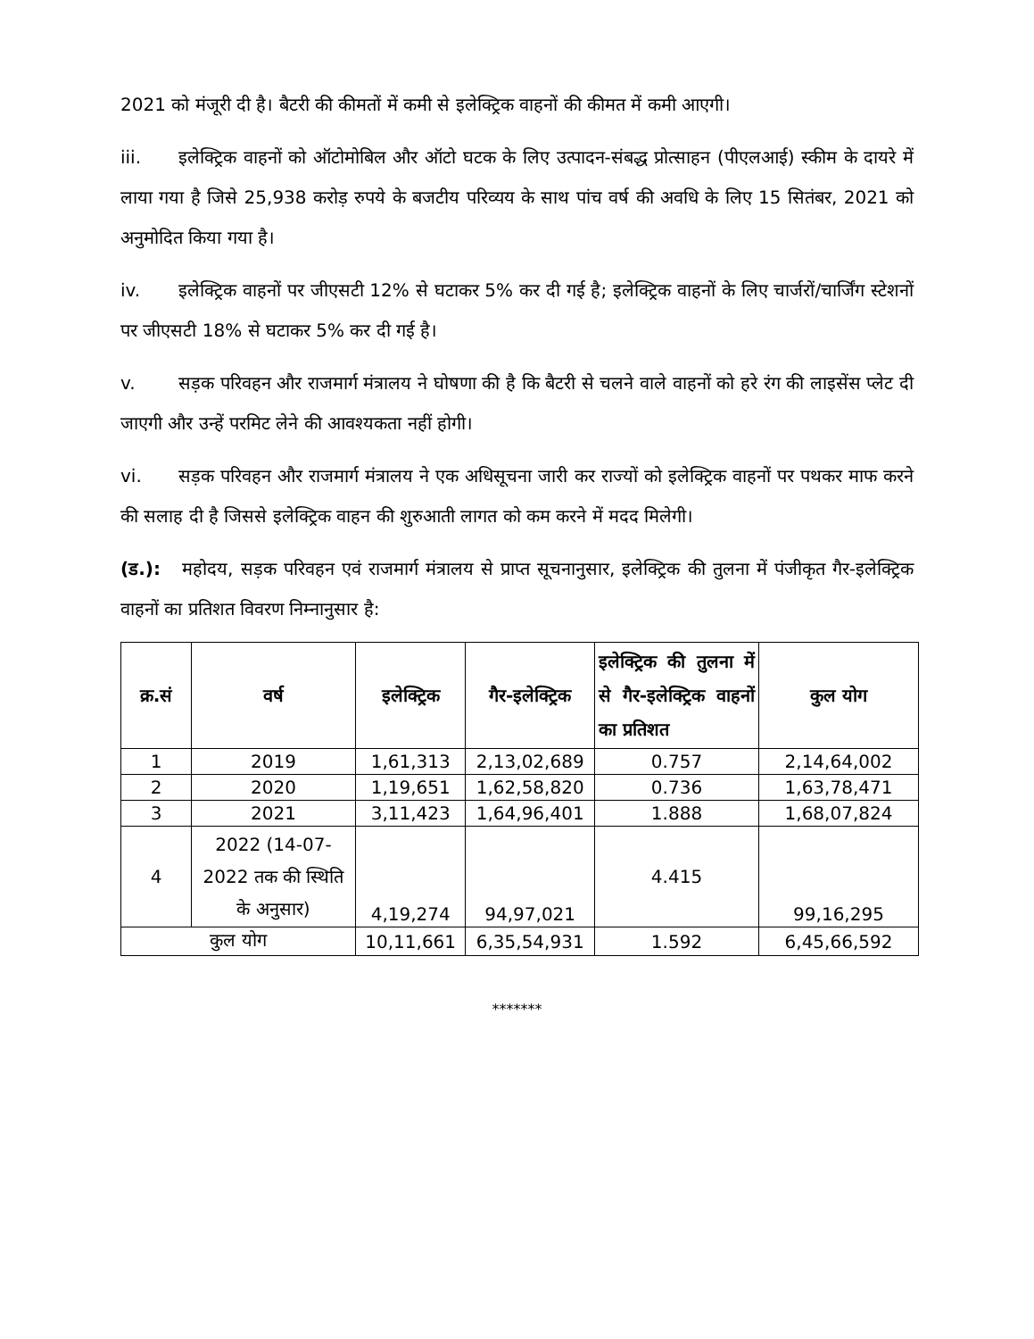2021 को मंजूरी दी है। बैटरी की कीमतों में कमी से इलेक्ट्रिक वाहनों की कीमत में कमी आएगी।
iii. इलेक्ट्रिक वाहनों को ऑटोमोबिल और ऑटो घटक के लिए उत्पादन-संबद्ध प्रोत्साहन (पीएलआई) स्कीम के दायरे में लाया गया है जिसे 25,938 करोड़ रुपये के बजटीय परिव्यय के साथ पांच वर्ष की अवधि के लिए 15 सितंबर, 2021 को अनुमोदित किया गया है।
iv. इलेक्ट्रिक वाहनों पर जीएसटी 12% से घटाकर 5% कर दी गई है; इलेक्ट्रिक वाहनों के लिए चार्जरों/चार्जिंग स्टेशनों पर जीएसटी 18% से घटाकर 5% कर दी गई है।
v. सड़क परिवहन और राजमार्ग मंत्रालय ने घोषणा की है कि बैटरी से चलने वाले वाहनों को हरे रंग की लाइसेंस प्लेट दी जाएगी और उन्हें परमिट लेने की आवश्यकता नहीं होगी।
vi. सड़क परिवहन और राजमार्ग मंत्रालय ने एक अधिसूचना जारी कर राज्यों को इलेक्ट्रिक वाहनों पर पथकर माफ करने की सलाह दी है जिससे इलेक्ट्रिक वाहन की शुरुआती लागत को कम करने में मदद मिलेगी।
(ड.): महोदय, सड़क परिवहन एवं राजमार्ग मंत्रालय से प्राप्त सूचनानुसार, इलेक्ट्रिक की तुलना में पंजीकृत गैर-इलेक्ट्रिक वाहनों का प्रतिशत विवरण निम्नानुसार है:
| क्र.सं | वर्ष | इलेक्ट्रिक | गैर-इलेक्ट्रिक | इलेक्ट्रिक की तुलना में से गैर-इलेक्ट्रिक वाहनों का प्रतिशत | कुल योग |
| --- | --- | --- | --- | --- | --- |
| 1 | 2019 | 1,61,313 | 2,13,02,689 | 0.757 | 2,14,64,002 |
| 2 | 2020 | 1,19,651 | 1,62,58,820 | 0.736 | 1,63,78,471 |
| 3 | 2021 | 3,11,423 | 1,64,96,401 | 1.888 | 1,68,07,824 |
| 4 | 2022 (14-07-2022 तक की स्थिति के अनुसार) | 4,19,274 | 94,97,021 | 4.415 | 99,16,295 |
| कुल योग | | 10,11,661 | 6,35,54,931 | 1.592 | 6,45,66,592 |
*******